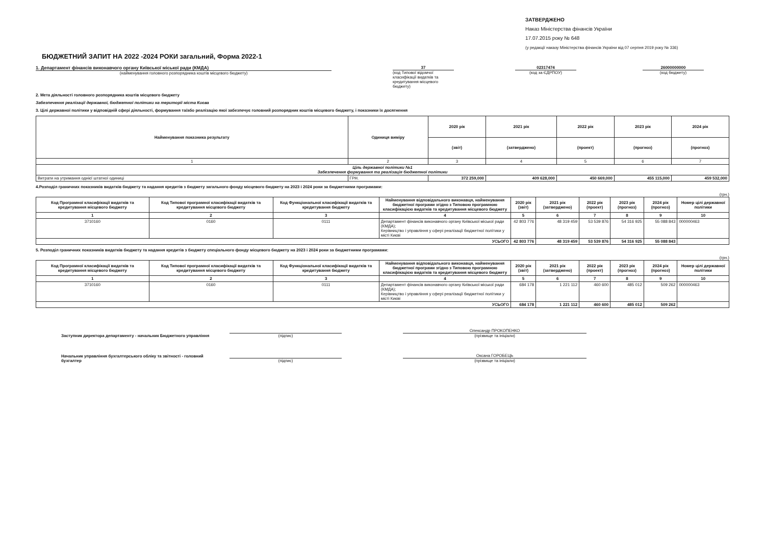ЗАТВЕРДЖЕНО
Наказ Міністерства фінансів України
17.07.2015 року № 648
(у редакції наказу Міністерства фінансів України від 07 серпня 2019 року № 336)
БЮДЖЕТНИЙ ЗАПИТ НА 2022 -2024 РОКИ загальний, Форма 2022-1
1. Департамент фінансів виконавчого органу Київської міської ради (КМДА)
(найменування головного розпорядника коштів місцевого бюджету)
37
(код Типової відомчої класифікації видатків та кредитування місцевого бюджету)
02317474
(код за ЄДРПОУ)
26000000000
(код бюджету)
2. Мета діяльності головного розпорядника коштів місцевого бюджету
Забезпечення реалізації державної, бюджетної політики на території міста Києва
3. Цілі державної політики у відповідній сфері діяльності, формування та/або реалізацію якої забезпечує головний розпорядник коштів місцевого бюджету, і показники їх досягнення
| Найменування показника результату | Одиниця виміру | 2020 рік | 2021 рік | 2022 рік | 2023 рік | 2024 рік |
| --- | --- | --- | --- | --- | --- | --- |
| | | (звіт) | (затверджено) | (проект) | (прогноз) | (прогноз) |
| 1 | 2 | 3 | 4 | 5 | 6 | 7 |
| Ціль державної політики №1 Забезпечення формування та реалізація бюджетної політики | | | | | | |
| Витрати на утримання однієї штатної одиниці | ГРН. | 372 259,000 | 409 628,000 | 450 669,000 | 455 115,000 | 459 532,000 |
4.Розподіл граничних показників видатків бюджету та надання кредитів з бюджету загального фонду місцевого бюджету на 2023 і 2024 роки за бюджетними програмами:
(грн.)
| Код Програмної класифікації видатків та кредитування місцевого бюджету | Код Типової програмної класифікації видатків та кредитування місцевого бюджету | Код Функціональної класифікації видатків та кредитування бюджету | Найменування відповідального виконавця, найменування бюджетної програми згідно з Типовою програмною класифікацією видатків та кредитування місцевого бюджету | 2020 рік (звіт) | 2021 рік (затверджено) | 2022 рік (проект) | 2023 рік (прогноз) | 2024 рік (прогноз) | Номер цілі державної політики |
| --- | --- | --- | --- | --- | --- | --- | --- | --- | --- |
| 1 | 2 | 3 | 4 | 5 | 6 | 7 | 8 | 9 | 10 |
| 3710160 | 0160 | 0111 | Департамент фінансів виконавчого органу Київської міської ради (КМДА); Керівництво і управління у сфері реалізації бюджетної політики у місті Києві | 42 803 776 | 48 319 459 | 53 539 876 | 54 316 925 | 55 088 843 | 000000463 |
| УСЬОГО | | | | 42 803 776 | 48 319 459 | 53 539 876 | 54 316 925 | 55 088 843 | |
5. Розподіл граничних показників видатків бюджету та надання кредитів з бюджету спеціального фонду місцевого бюджету на 2023 і 2024 роки за бюджетними програмами:
(грн.)
| Код Програмної класифікації видатків та кредитування місцевого бюджету | Код Типової програмної класифікації видатків та кредитування місцевого бюджету | Код Функціональної класифікації видатків та кредитування бюджету | Найменування відповідального виконавця, найменування бюджетної програми згідно з Типовою програмною класифікацією видатків та кредитування місцевого бюджету | 2020 рік (звіт) | 2021 рік (затверджено) | 2022 рік (проект) | 2023 рік (прогноз) | 2024 рік (прогноз) | Номер цілі державної політики |
| --- | --- | --- | --- | --- | --- | --- | --- | --- | --- |
| 1 | 2 | 3 | 4 | 5 | 6 | 7 | 8 | 9 | 10 |
| 3710160 | 0160 | 0111 | Департамент фінансів виконавчого органу Київської міської ради (КМДА); Керівництво і управління у сфері реалізації бюджетної політики у місті Києві | 684 178 | 1 221 112 | 460 600 | 485 012 | 509 262 | 000000463 |
| УСЬОГО | | | | 684 178 | 1 221 112 | 460 600 | 485 012 | 509 262 | |
Заступник директора департаменту - начальник Бюджетного управління
(підпис)
Олександр ПРОКОПЕНКО
(прізвище та ініціали)
Начальник управління бухгалтерського обліку та звітності - головний бухгалтер
(підпис)
Оксана ГОРОБЕЦЬ
(прізвище та ініціали)